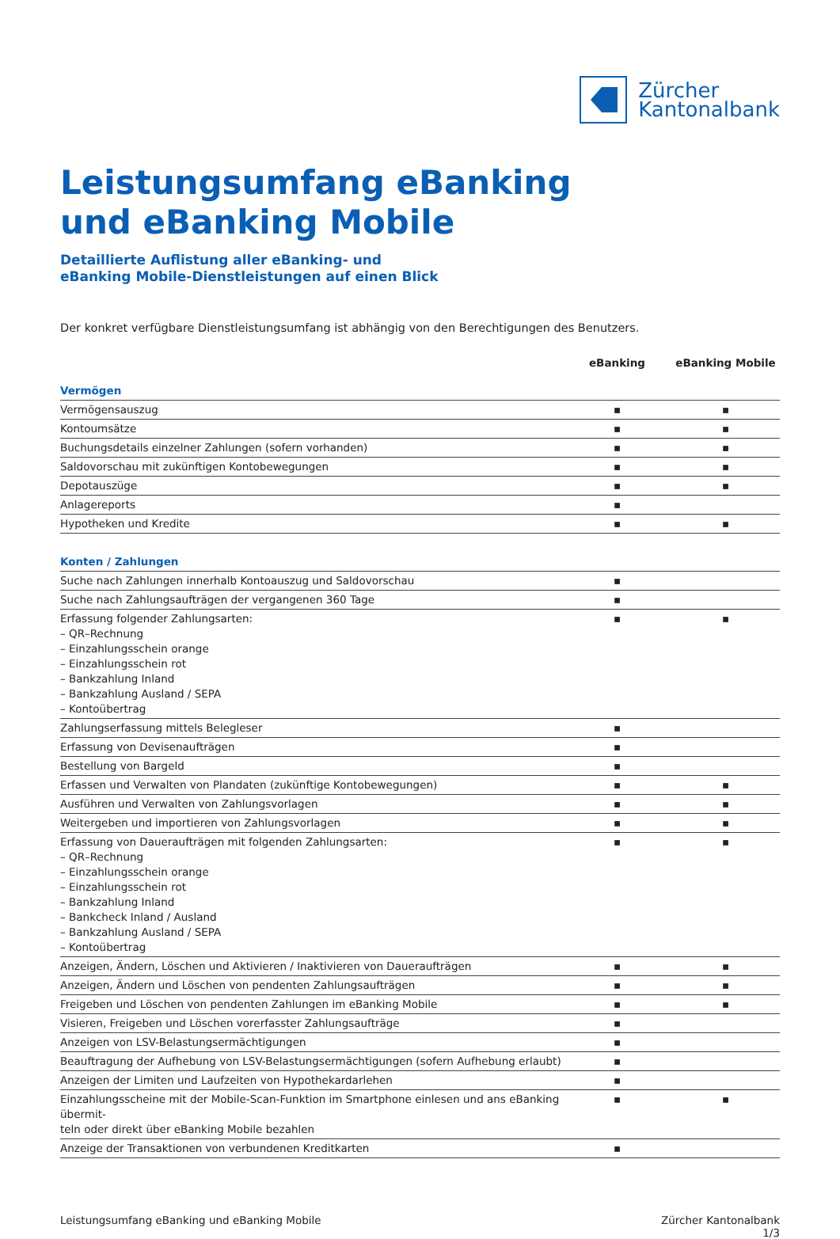Zürcher
Kantonalbank
Leistungsumfang eBanking
und eBanking Mobile
Detaillierte Auflistung aller eBanking- und
eBanking Mobile-Dienstleistungen auf einen Blick
Der konkret verfügbare Dienstleistungsumfang ist abhängig von den Berechtigungen des Benutzers.
| | eBanking | eBanking Mobile |
| --- | --- | --- |
| Vermögen | | |
| Vermögensauszug | ▪ | ▪ |
| Kontoumsätze | ▪ | ▪ |
| Buchungsdetails einzelner Zahlungen (sofern vorhanden) | ▪ | ▪ |
| Saldovorschau mit zukünftigen Kontobewegungen | ▪ | ▪ |
| Depotauszüge | ▪ | ▪ |
| Anlagereports | ▪ | |
| Hypotheken und Kredite | ▪ | ▪ |
| Konten / Zahlungen | | |
| Suche nach Zahlungen innerhalb Kontoauszug und Saldovorschau | ▪ | |
| Suche nach Zahlungsaufträgen der vergangenen 360 Tage | ▪ | |
| Erfassung folgender Zahlungsarten: – QR–Rechnung – Einzahlungsschein orange – Einzahlungsschein rot – Bankzahlung Inland – Bankzahlung Ausland / SEPA – Kontoübertrag | ▪ | ▪ |
| Zahlungserfassung mittels Belegleser | ▪ | |
| Erfassung von Devisenaufträgen | ▪ | |
| Bestellung von Bargeld | ▪ | |
| Erfassen und Verwalten von Plandaten (zukünftige Kontobewegungen) | ▪ | ▪ |
| Ausführen und Verwalten von Zahlungsvorlagen | ▪ | ▪ |
| Weitergeben und importieren von Zahlungsvorlagen | ▪ | ▪ |
| Erfassung von Daueraufträgen mit folgenden Zahlungsarten: – QR–Rechnung – Einzahlungsschein orange – Einzahlungsschein rot – Bankzahlung Inland – Bankcheck Inland / Ausland – Bankzahlung Ausland / SEPA – Kontoübertrag | ▪ | ▪ |
| Anzeigen, Ändern, Löschen und Aktivieren / Inaktivieren von Daueraufträgen | ▪ | ▪ |
| Anzeigen, Ändern und Löschen von pendenten Zahlungsaufträgen | ▪ | ▪ |
| Freigeben und Löschen von pendenten Zahlungen im eBanking Mobile | ▪ | ▪ |
| Visieren, Freigeben und Löschen vorerfasster Zahlungsaufträge | ▪ | |
| Anzeigen von LSV-Belastungsermächtigungen | ▪ | |
| Beauftragung der Aufhebung von LSV-Belastungsermächtigungen (sofern Aufhebung erlaubt) | ▪ | |
| Anzeigen der Limiten und Laufzeiten von Hypothekardarlehen | ▪ | |
| Einzahlungsscheine mit der Mobile-Scan-Funktion im Smartphone einlesen und ans eBanking übermit- teln oder direkt über eBanking Mobile bezahlen | ▪ | ▪ |
| Anzeige der Transaktionen von verbundenen Kreditkarten | ▪ | |
Leistungsumfang eBanking und eBanking Mobile
Zürcher Kantonalbank
1/3